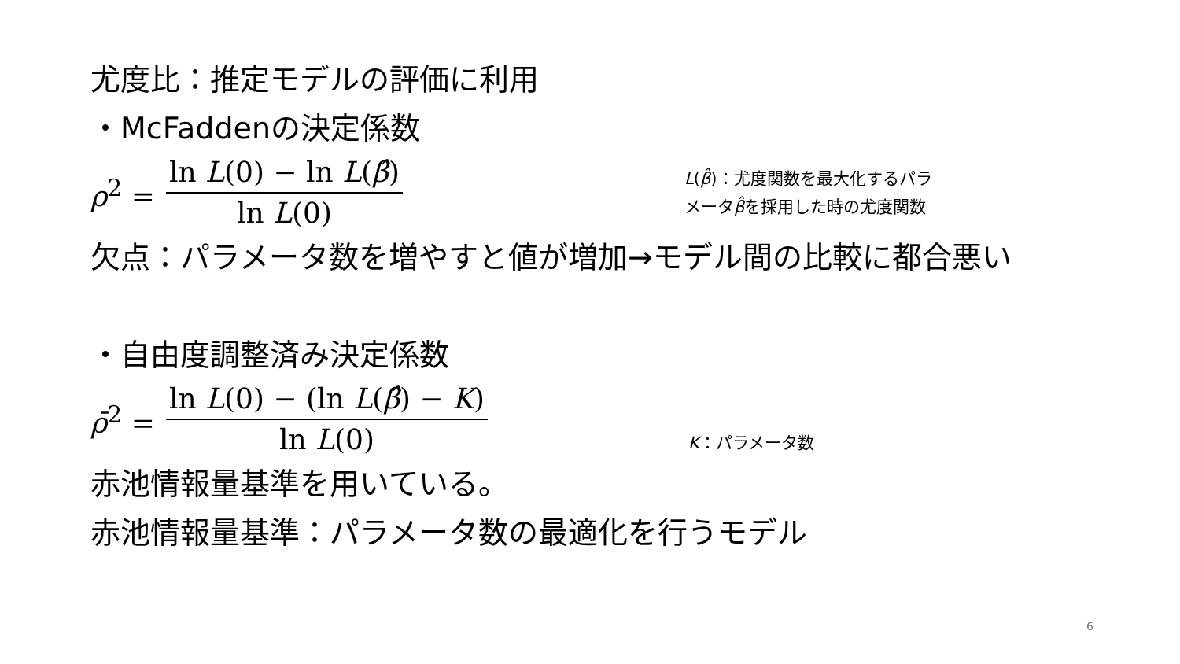尤度比：推定モデルの評価に利用
・McFaddenの決定係数
ρ<sup>2</sup> = ln L(0) − ln L(β̂) ln L(0)
L(β̂)：尤度関数を最大化するパラ
メータβ̂を採用した時の尤度関数
欠点：パラメータ数を増やすと値が増加→モデル間の比較に都合悪い
・自由度調整済み決定係数
ρ̄<sup>2</sup> = ln L(0) − (ln L(β̂) − K) ln L(0)
K：パラメータ数
赤池情報量基準を用いている。
赤池情報量基準：パラメータ数の最適化を行うモデル
6